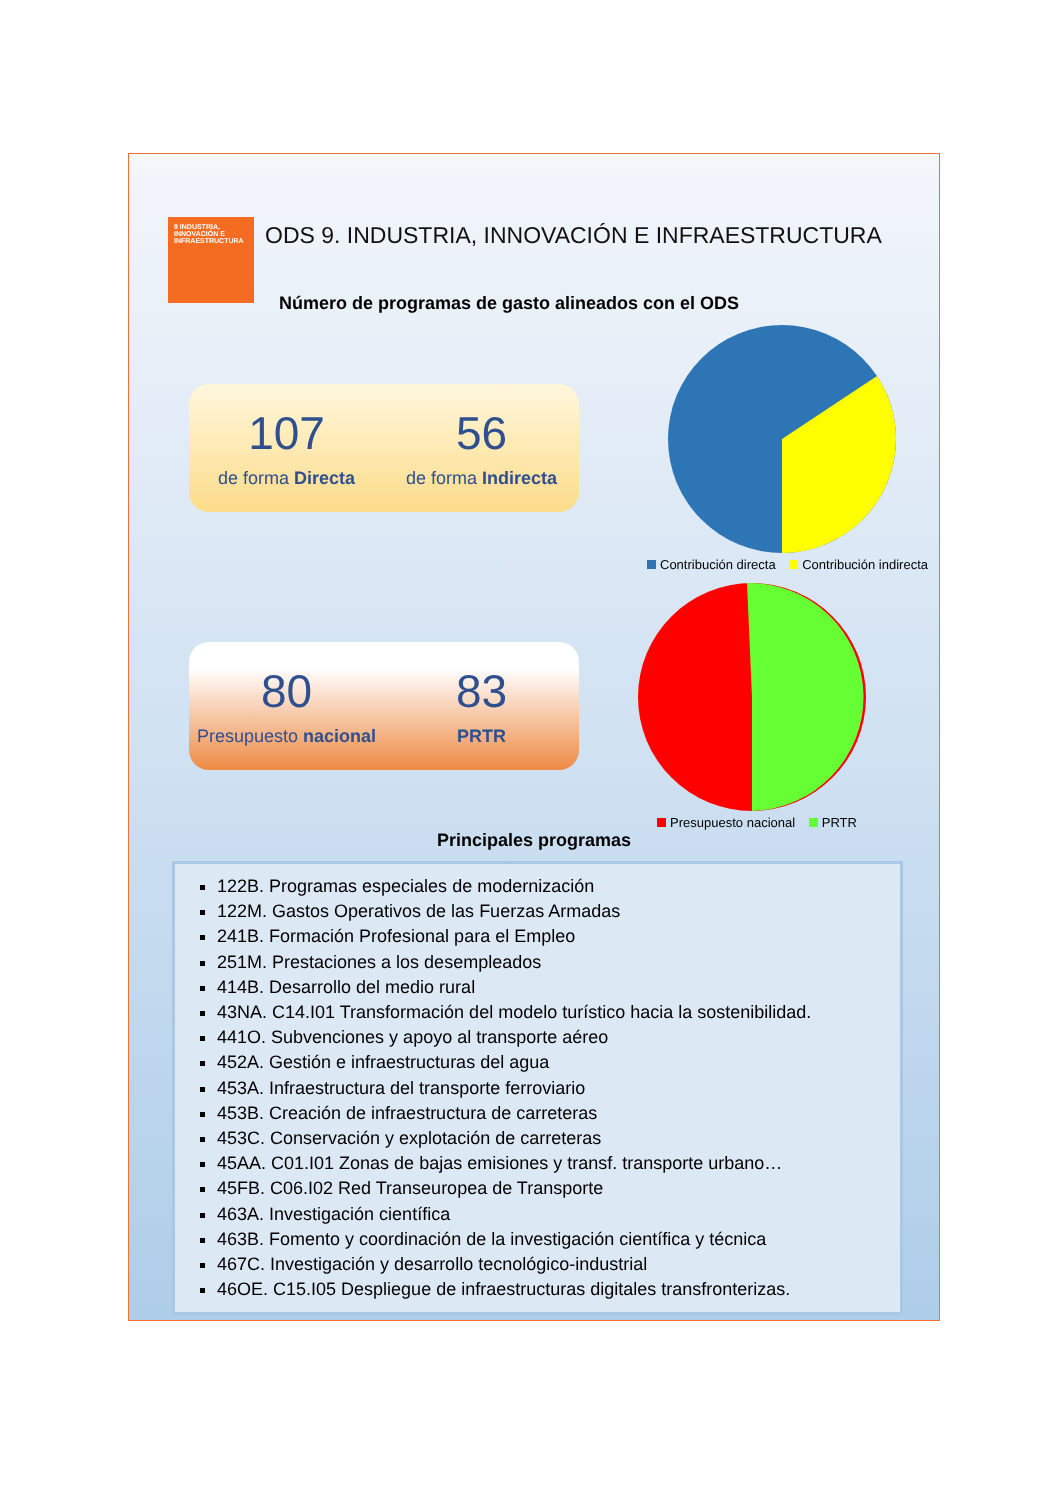9 INDUSTRIA, INNOVACIÓN E INFRAESTRUCTURA
ODS 9. INDUSTRIA, INNOVACIÓN E INFRAESTRUCTURA
Número de programas de gasto alineados con el ODS
107
de forma Directa
56
de forma Indirecta
Contribución directa Contribución indirecta
80
Presupuesto nacional
83
PRTR
Presupuesto nacional PRTR
Principales programas
122B. Programas especiales de modernización
122M. Gastos Operativos de las Fuerzas Armadas
241B. Formación Profesional para el Empleo
251M. Prestaciones a los desempleados
414B. Desarrollo del medio rural
43NA. C14.I01 Transformación del modelo turístico hacia la sostenibilidad.
441O. Subvenciones y apoyo al transporte aéreo
452A. Gestión e infraestructuras del agua
453A. Infraestructura del transporte ferroviario
453B. Creación de infraestructura de carreteras
453C. Conservación y explotación de carreteras
45AA. C01.I01 Zonas de bajas emisiones y transf. transporte urbano…
45FB. C06.I02 Red Transeuropea de Transporte
463A. Investigación científica
463B. Fomento y coordinación de la investigación científica y técnica
467C. Investigación y desarrollo tecnológico-industrial
46OE. C15.I05 Despliegue de infraestructuras digitales transfronterizas.